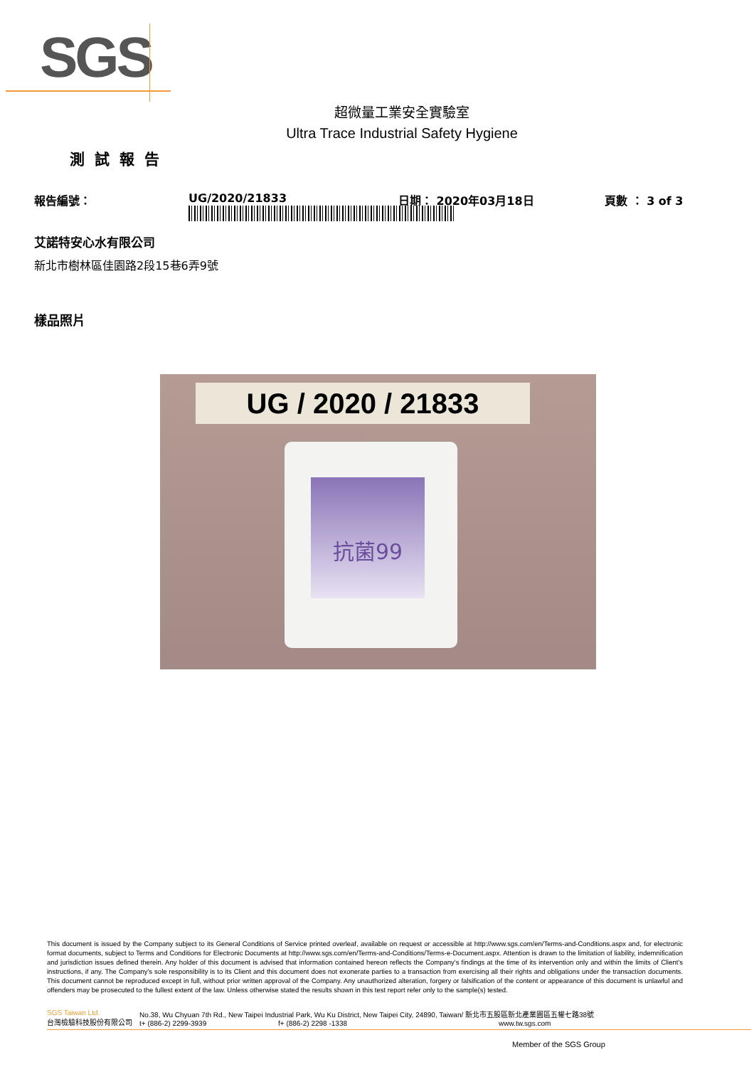SGS
超微量工業安全實驗室
Ultra Trace Industrial Safety Hygiene
測試報告
報告編號： UG/2020/21833 日期： 2020年03月18日 頁數 ： 3 of 3
艾諾特安心水有限公司
新北市樹林區佳園路2段15巷6弄9號
樣品照片
UG / 2020 / 21833
抗菌99
This document is issued by the Company subject to its General Conditions of Service printed overleaf, available on request or accessible at http://www.sgs.com/en/Terms-and-Conditions.aspx and, for electronic format documents, subject to Terms and Conditions for Electronic Documents at http://www.sgs.com/en/Terms-and-Conditions/Terms-e-Document.aspx. Attention is drawn to the limitation of liability, indemnification and jurisdiction issues defined therein. Any holder of this document is advised that information contained hereon reflects the Company's findings at the time of its intervention only and within the limits of Client's instructions, if any. The Company's sole responsibility is to its Client and this document does not exonerate parties to a transaction from exercising all their rights and obligations under the transaction documents. This document cannot be reproduced except in full, without prior written approval of the Company. Any unauthorized alteration, forgery or falsification of the content or appearance of this document is unlawful and offenders may be prosecuted to the fullest extent of the law. Unless otherwise stated the results shown in this test report refer only to the sample(s) tested.
SGS Taiwan Ltd.
台灣檢驗科技股份有限公司 No.38, Wu Chyuan 7th Rd., New Taipei Industrial Park, Wu Ku District, New Taipei City, 24890, Taiwan/ 新北市五股區新北產業園區五權七路38號
t+ (886-2) 2299-3939 f+ (886-2) 2298 -1338 www.tw.sgs.com
Member of the SGS Group